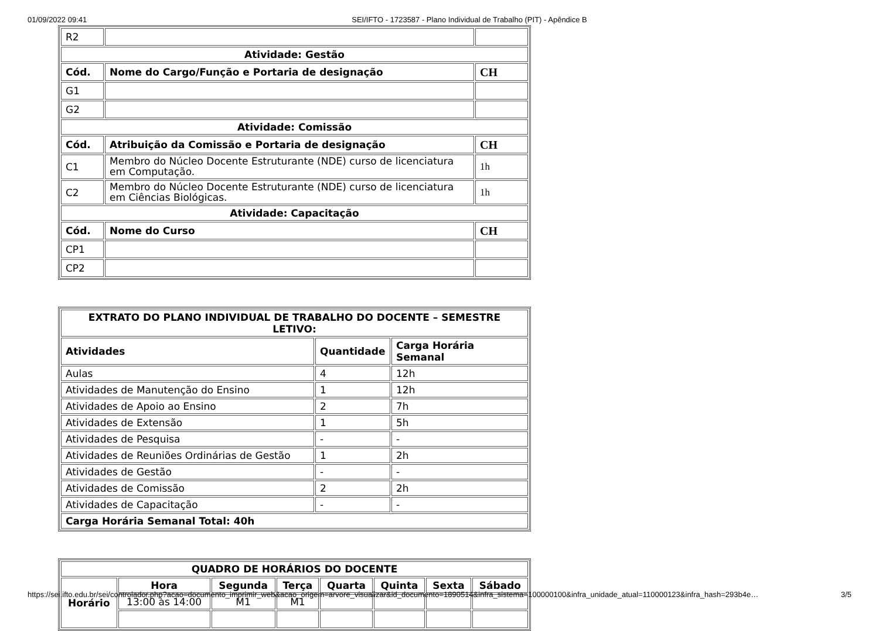01/09/2022 09:41 SEI/IFTO - 1723587 - Plano Individual de Trabalho (PIT) - Apêndice B
| R2 | | |
| Atividade: Gestão | | |
| Cód. | Nome do Cargo/Função e Portaria de designação | CH |
| G1 | | |
| G2 | | |
| Atividade: Comissão | | |
| Cód. | Atribuição da Comissão e Portaria de designação | CH |
| C1 | Membro do Núcleo Docente Estruturante (NDE) curso de licenciatura em Computação. | 1h |
| C2 | Membro do Núcleo Docente Estruturante (NDE) curso de licenciatura em Ciências Biológicas. | 1h |
| Atividade: Capacitação | | |
| Cód. | Nome do Curso | CH |
| CP1 | | |
| CP2 | | |
| EXTRATO DO PLANO INDIVIDUAL DE TRABALHO DO DOCENTE – SEMESTRE LETIVO: | | |
| --- | --- | --- |
| Atividades | Quantidade | Carga Horária Semanal |
| Aulas | 4 | 12h |
| Atividades de Manutenção do Ensino | 1 | 12h |
| Atividades de Apoio ao Ensino | 2 | 7h |
| Atividades de Extensão | 1 | 5h |
| Atividades de Pesquisa | - | - |
| Atividades de Reuniões Ordinárias de Gestão | 1 | 2h |
| Atividades de Gestão | - | - |
| Atividades de Comissão | 2 | 2h |
| Atividades de Capacitação | - | - |
| Carga Horária Semanal Total: 40h | | |
| QUADRO DE HORÁRIOS DO DOCENTE | | | | | | | |
| --- | --- | --- | --- | --- | --- | --- | --- |
| Horário | Hora | Segunda | Terça | Quarta | Quinta | Sexta | Sábado |
| | 13:00 às 14:00 | M1 | M1 | | | | |
https://sei.ifto.edu.br/sei/controlador.php?acao=documento_imprimir_web&acao_origem=arvore_visualizar&id_documento=1890514&infra_sistema=100000100&infra_unidade_atual=110000123&infra_hash=293b4e… 3/5